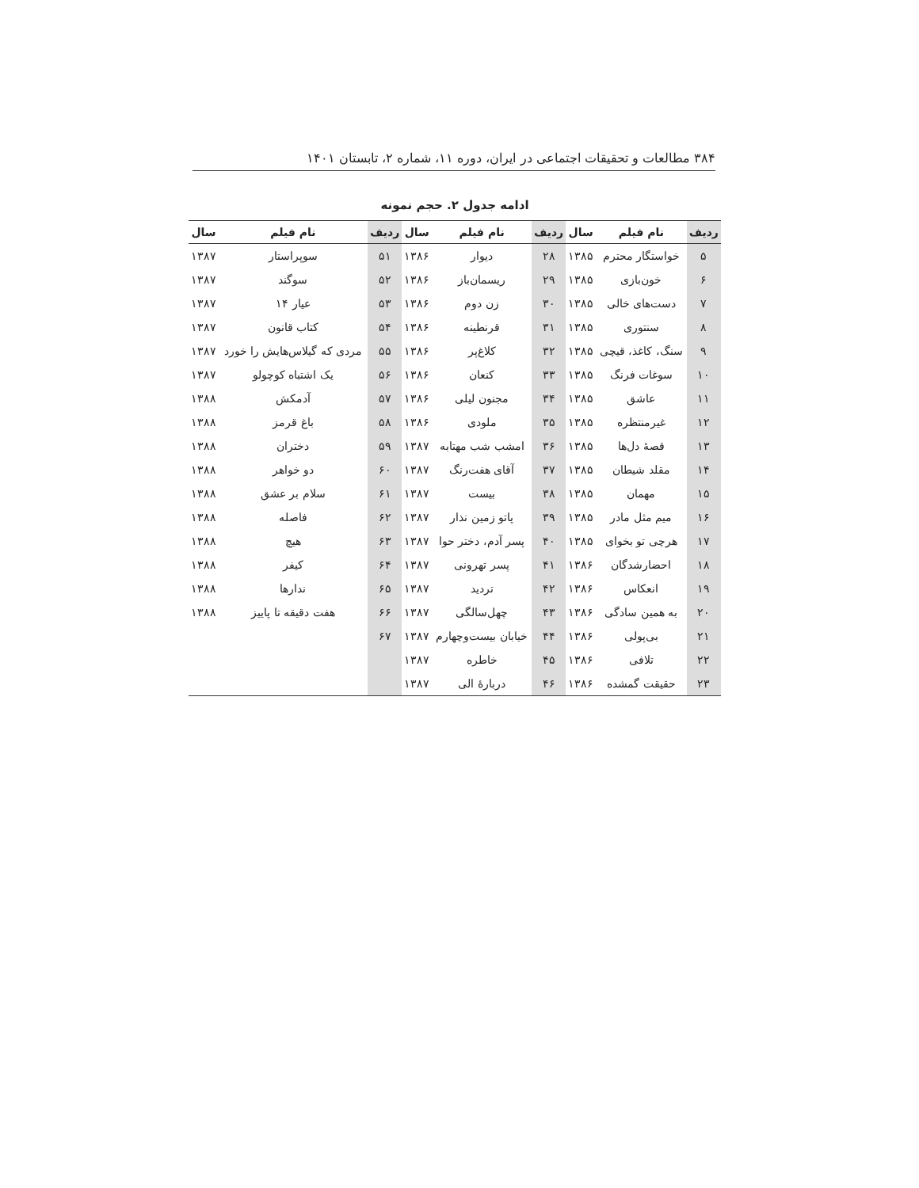۳۸۴ مطالعات و تحقیقات اجتماعی در ایران، دوره ۱۱، شماره ۲، تابستان ۱۴۰۱
ادامه جدول ۲. حجم نمونه
| ردیف | نام فیلم | سال | ردیف | نام فیلم | سال | ردیف | نام فیلم | سال |
| --- | --- | --- | --- | --- | --- | --- | --- | --- |
| ۵ | خواستگار محترم | ۱۳۸۵ | ۲۸ | دیوار | ۱۳۸۶ | ۵۱ | سوپراستار | ۱۳۸۷ |
| ۶ | خون‌بازی | ۱۳۸۵ | ۲۹ | ریسمان‌باز | ۱۳۸۶ | ۵۲ | سوگند | ۱۳۸۷ |
| ۷ | دست‌های خالی | ۱۳۸۵ | ۳۰ | زن دوم | ۱۳۸۶ | ۵۳ | عیار ۱۴ | ۱۳۸۷ |
| ۸ | سنتوری | ۱۳۸۵ | ۳۱ | قرنطینه | ۱۳۸۶ | ۵۴ | کتاب قانون | ۱۳۸۷ |
| ۹ | سنگ، کاغذ، قیچی | ۱۳۸۵ | ۳۲ | کلاغ‌پر | ۱۳۸۶ | ۵۵ | مردی که گیلاس‌هایش را خورد | ۱۳۸۷ |
| ۱۰ | سوغات فرنگ | ۱۳۸۵ | ۳۳ | کنعان | ۱۳۸۶ | ۵۶ | یک اشتباه کوچولو | ۱۳۸۷ |
| ۱۱ | عاشق | ۱۳۸۵ | ۳۴ | مجنون لیلی | ۱۳۸۶ | ۵۷ | آدمکش | ۱۳۸۸ |
| ۱۲ | غیرمنتظره | ۱۳۸۵ | ۳۵ | ملودی | ۱۳۸۶ | ۵۸ | باغ قرمز | ۱۳۸۸ |
| ۱۳ | قصهٔ دل‌ها | ۱۳۸۵ | ۳۶ | امشب شب مهتابه | ۱۳۸۷ | ۵۹ | دختران | ۱۳۸۸ |
| ۱۴ | مقلد شیطان | ۱۳۸۵ | ۳۷ | آقای هفت‌رنگ | ۱۳۸۷ | ۶۰ | دو خواهر | ۱۳۸۸ |
| ۱۵ | مهمان | ۱۳۸۵ | ۳۸ | بیست | ۱۳۸۷ | ۶۱ | سلام بر عشق | ۱۳۸۸ |
| ۱۶ | میم مثل مادر | ۱۳۸۵ | ۳۹ | پاتو زمین نذار | ۱۳۸۷ | ۶۲ | فاصله | ۱۳۸۸ |
| ۱۷ | هرچی تو بخوای | ۱۳۸۵ | ۴۰ | پسر آدم، دختر حوا | ۱۳۸۷ | ۶۳ | هیچ | ۱۳۸۸ |
| ۱۸ | احضارشدگان | ۱۳۸۶ | ۴۱ | پسر تهرونی | ۱۳۸۷ | ۶۴ | کیفر | ۱۳۸۸ |
| ۱۹ | انعکاس | ۱۳۸۶ | ۴۲ | تردید | ۱۳۸۷ | ۶۵ | ندارها | ۱۳۸۸ |
| ۲۰ | به همین سادگی | ۱۳۸۶ | ۴۳ | چهل‌سالگی | ۱۳۸۷ | ۶۶ | هفت دقیقه تا پاییز | ۱۳۸۸ |
| ۲۱ | بی‌پولی | ۱۳۸۶ | ۴۴ | خیابان بیست‌وچهارم | ۱۳۸۷ | ۶۷ | | |
| ۲۲ | تلافی | ۱۳۸۶ | ۴۵ | خاطره | ۱۳۸۷ | | | |
| ۲۳ | حقیقت گمشده | ۱۳۸۶ | ۴۶ | دربارهٔ الی | ۱۳۸۷ | | | |